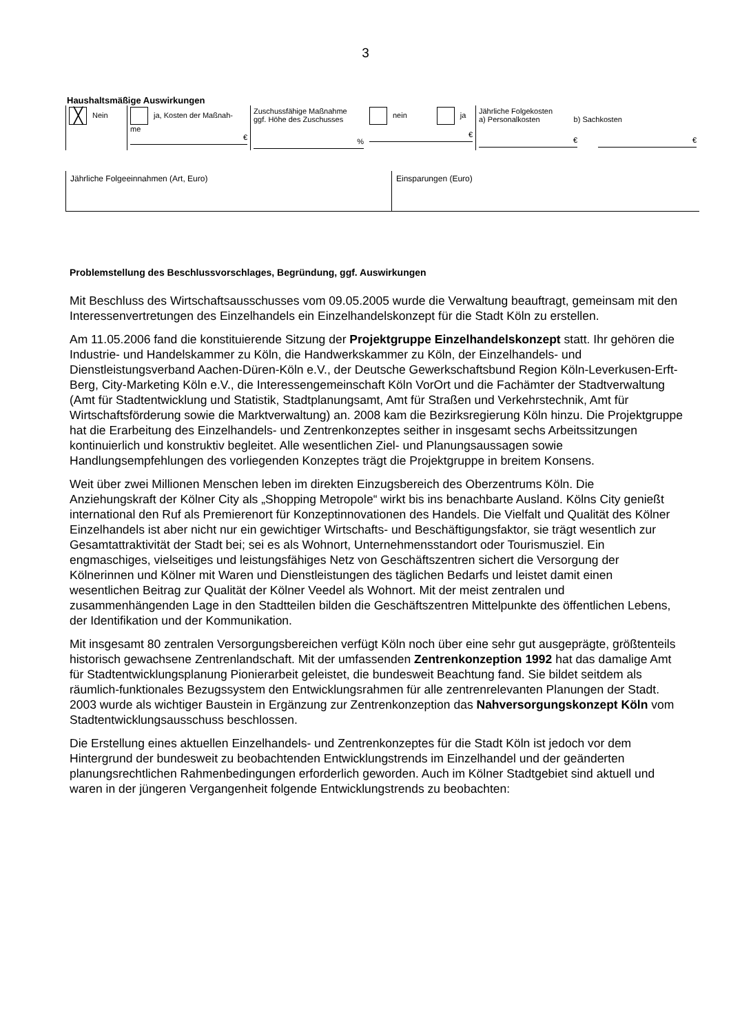3
Haushaltsmäßige Auswirkungen
| ╳ Nein | ja, Kosten der Maßnah- me € | Zuschussfähige Maßnahme ggf. Höhe des Zuschusses % | nein ja € | Jährliche Folgekosten a) Personalkosten b) Sachkosten € € |
| Jährliche Folgeeinnahmen (Art, Euro) | Einsparungen (Euro) |
Problemstellung des Beschlussvorschlages, Begründung, ggf. Auswirkungen
Mit Beschluss des Wirtschaftsausschusses vom 09.05.2005 wurde die Verwaltung beauftragt, gemeinsam mit den Interessenvertretungen des Einzelhandels ein Einzelhandelskonzept für die Stadt Köln zu erstellen.
Am 11.05.2006 fand die konstituierende Sitzung der Projektgruppe Einzelhandelskonzept statt. Ihr gehören die Industrie- und Handelskammer zu Köln, die Handwerkskammer zu Köln, der Einzelhandels- und Dienstleistungsverband Aachen-Düren-Köln e.V., der Deutsche Gewerkschaftsbund Region Köln-Leverkusen-Erft-Berg, City-Marketing Köln e.V., die Interessengemeinschaft Köln VorOrt und die Fachämter der Stadtverwaltung (Amt für Stadtentwicklung und Statistik, Stadtplanungsamt, Amt für Straßen und Verkehrstechnik, Amt für Wirtschaftsförderung sowie die Marktverwaltung) an. 2008 kam die Bezirksregierung Köln hinzu. Die Projektgruppe hat die Erarbeitung des Einzelhandels- und Zentrenkonzeptes seither in insgesamt sechs Arbeitssitzungen kontinuierlich und konstruktiv begleitet. Alle wesentlichen Ziel- und Planungsaussagen sowie Handlungsempfehlungen des vorliegenden Konzeptes trägt die Projektgruppe in breitem Konsens.
Weit über zwei Millionen Menschen leben im direkten Einzugsbereich des Oberzentrums Köln. Die Anziehungskraft der Kölner City als „Shopping Metropole“ wirkt bis ins benachbarte Ausland. Kölns City genießt international den Ruf als Premierenort für Konzeptinnovationen des Handels. Die Vielfalt und Qualität des Kölner Einzelhandels ist aber nicht nur ein gewichtiger Wirtschafts- und Beschäftigungsfaktor, sie trägt wesentlich zur Gesamtattraktivität der Stadt bei; sei es als Wohnort, Unternehmensstandort oder Tourismusziel. Ein engmaschiges, vielseitiges und leistungsfähiges Netz von Geschäftszentren sichert die Versorgung der Kölnerinnen und Kölner mit Waren und Dienstleistungen des täglichen Bedarfs und leistet damit einen wesentlichen Beitrag zur Qualität der Kölner Veedel als Wohnort. Mit der meist zentralen und zusammenhängenden Lage in den Stadtteilen bilden die Geschäftszentren Mittelpunkte des öffentlichen Lebens, der Identifikation und der Kommunikation.
Mit insgesamt 80 zentralen Versorgungsbereichen verfügt Köln noch über eine sehr gut ausgeprägte, größtenteils historisch gewachsene Zentrenlandschaft. Mit der umfassenden Zentrenkonzeption 1992 hat das damalige Amt für Stadtentwicklungsplanung Pionierarbeit geleistet, die bundesweit Beachtung fand. Sie bildet seitdem als räumlich-funktionales Bezugssystem den Entwicklungsrahmen für alle zentrenrelevanten Planungen der Stadt. 2003 wurde als wichtiger Baustein in Ergänzung zur Zentrenkonzeption das Nahversorgungskonzept Köln vom Stadtentwicklungsausschuss beschlossen.
Die Erstellung eines aktuellen Einzelhandels- und Zentrenkonzeptes für die Stadt Köln ist jedoch vor dem Hintergrund der bundesweit zu beobachtenden Entwicklungstrends im Einzelhandel und der geänderten planungsrechtlichen Rahmenbedingungen erforderlich geworden. Auch im Kölner Stadtgebiet sind aktuell und waren in der jüngeren Vergangenheit folgende Entwicklungstrends zu beobachten: